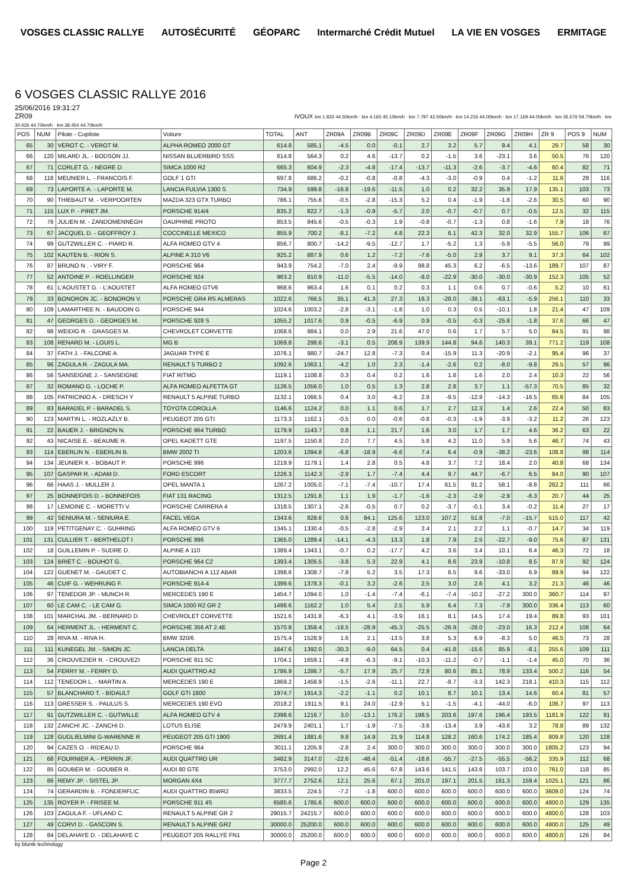VOSGES CLASSIC RALLYE AUTOSÉCURITÉ GÉOPARC Intermarché Crédit Mutuel LA VIE EN VOSGES ERMITAGE
6 VOSGES CLASSIC RALLYE 2016
25/06/2016 19:31:27
ZR09 IVOUX km 1.833 44.50km/h · km 4.160 45.10km/h · km 7.797 42.50km/h · km 14.216 44.00km/h · km 17.169 44.00km/h · km 26.576 59.70km/h · km 30.426 44.70km/h · km 38.454 44.70km/h
| POS | NUM | Pilote - Copilote | Voiture | TOTAL | ANT | ZR09A | ZR09B | ZR09C | ZR09D | ZR09E | ZR09F | ZR09G | ZR09H | ZR 9 | POS 9 | NUM |
| --- | --- | --- | --- | --- | --- | --- | --- | --- | --- | --- | --- | --- | --- | --- | --- | --- |
| 65 | 30 | VEROT C. - VEROT M. | ALPHA ROMEO 2000 GT | 614.8 | 585.1 | -4.5 | 0.0 | -0.1 | 2.7 | 3.2 | 5.7 | 9.4 | 4.1 | 29.7 | 58 | 30 |
| 66 | 120 | MILARD JL. - BODSON JJ. | NISSAN BLUERBIRD SSS | 614.8 | 564.3 | 0.2 | 4.6 | -13.7 | 0.2 | -1.5 | 3.6 | -23.1 | 3.6 | 50.5 | 76 | 120 |
| 67 | 71 | CORLET G. - NEGRE D. | SIMCA 1000 R2 | 665.3 | 604.9 | -2.3 | -4.8 | -17.4 | -13.7 | -11.3 | -2.6 | -3.7 | -4.6 | 60.4 | 82 | 71 |
| 68 | 116 | MEUNIER L. - FRANCOIS F. | GOLF 1 GTI | 697.8 | 686.2 | -0.2 | -0.8 | -0.8 | -4.3 | -3.0 | -0.9 | 0.4 | -1.2 | 11.6 | 29 | 116 |
| 69 | 73 | LAPORTE A. - LAPORTE M. | LANCIA FULVIA 1300 S | 734.9 | 599.8 | -16.8 | -19.6 | -11.5 | 1.0 | 0.2 | 32.2 | 35.9 | 17.9 | 135.1 | 103 | 73 |
| 70 | 90 | THIEBAUT M. - VERPOORTEN | MAZDA 323 GTX TURBO | 786.1 | 755.6 | -0.5 | -2.8 | -15.3 | 5.2 | 0.4 | -1.9 | -1.8 | -2.6 | 30.5 | 60 | 90 |
| 71 | 115 | LUX P. - PIRET JM. | PORSCHE 914/4 | 835.2 | 822.7 | -1.3 | -0.9 | -5.7 | 2.0 | -0.7 | -0.7 | 0.7 | -0.5 | 12.5 | 32 | 115 |
| 72 | 76 | JULIEN M. - ZANDOMENNEGH | DAUPHINE PROTO | 853.5 | 845.6 | -0.5 | -0.3 | 1.9 | -0.8 | -0.7 | -1.3 | 0.8 | -1.6 | 7.9 | 18 | 76 |
| 73 | 67 | JACQUEL D. - GEOFFROY J. | COCCINELLE MEXICO | 855.9 | 700.2 | -8.1 | -7.2 | 4.8 | 22.3 | 6.1 | 42.3 | 32.0 | 32.9 | 155.7 | 106 | 67 |
| 74 | 99 | GUTZWILLER C. - PIARD R. | ALFA ROMEO GTV 4 | 856.7 | 800.7 | -14.2 | -9.5 | -12.7 | 1.7 | -5.2 | 1.3 | -5.9 | -5.5 | 56.0 | 79 | 99 |
| 75 | 102 | KAUTEN B. - RION S. | ALPINE A 310 V6 | 925.2 | 887.9 | 0.6 | 1.2 | -7.2 | -7.6 | -5.0 | 2.9 | 3.7 | 9.1 | 37.3 | 64 | 102 |
| 76 | 87 | BRUNO N . - VIRY F. | PORSCHE 964 | 943.9 | 754.2 | -7.0 | 2.4 | -9.9 | 98.8 | 45.3 | 6.2 | -6.5 | -13.6 | 189.7 | 107 | 87 |
| 77 | 52 | ANTOINE P. - ROELLINGER | PORSCHE 924 | 963.2 | 810.9 | -11.0 | -5.5 | -14.0 | -8.0 | -22.9 | -30.0 | -30.0 | -30.9 | 152.3 | 105 | 52 |
| 78 | 61 | L'AOUSTET G. - L'AOUSTET | ALFA ROMEO GTV6 | 968.6 | 963.4 | 1.6 | 0.1 | 0.2 | 0.3 | 1.1 | 0.6 | 0.7 | -0.6 | 5.2 | 10 | 61 |
| 79 | 33 | BONORON JC. - BONORON V. | PORSCHE GR4 RS ALMERAS | 1022.6 | 766.5 | 35.1 | 41.3 | 27.3 | 16.3 | -28.0 | -39.1 | -63.1 | -5.9 | 256.1 | 110 | 33 |
| 80 | 109 | LAMARTHEE N. - BAUDOIN G | PORSCHE 944 | 1024.6 | 1003.2 | -2.8 | -3.1 | -1.8 | 1.0 | 0.3 | 0.5 | -10.1 | 1.8 | 21.4 | 47 | 109 |
| 81 | 47 | GEORGES D. - GEORGES M. | PORSCHE 928 S | 1055.2 | 1017.6 | 0.9 | -0.5 | -6.9 | 0.9 | -0.5 | -0.3 | -25.8 | -1.8 | 37.6 | 66 | 47 |
| 82 | 98 | WEIDIG R. - GRASGES M. | CHEVROLET CORVETTE | 1068.6 | 984.1 | 0.0 | 2.9 | 21.6 | 47.0 | 0.6 | 1.7 | 5.7 | 5.0 | 84.5 | 91 | 98 |
| 83 | 108 | RENARD M. - LOUIS L. | MG B | 1069.8 | 298.6 | -3.1 | 0.5 | 208.9 | 139.9 | 144.8 | 94.6 | 140.3 | 39.1 | 771.2 | 119 | 108 |
| 84 | 37 | FATH J. - FALCONE A. | JAGUAR TYPE E | 1076.1 | 980.7 | -24.7 | 12.8 | -7.3 | 0.4 | -15.9 | 11.3 | -20.9 | -2.1 | 95.4 | 96 | 37 |
| 85 | 96 | ZAGULA R. - ZAGULA MA. | RENAULT 5 TURBO 2 | 1092.6 | 1063.1 | -4.2 | 1.0 | 2.3 | -1.4 | -2.6 | 0.2 | -8.0 | -9.8 | 29.5 | 57 | 96 |
| 86 | 56 | SANSEIGNE J. - SANSEIGNE | FIAT RITMO | 1119.1 | 1108.8 | 0.3 | 0.4 | 0.2 | 1.6 | 1.8 | 1.6 | 2.0 | 2.4 | 10.3 | 22 | 56 |
| 87 | 32 | ROMANO G. - LOCHE P. | ALFA ROMEO ALFETTA GT | 1126.5 | 1056.0 | 1.0 | 0.5 | 1.3 | 2.8 | 2.8 | 3.7 | 1.1 | -57.3 | 70.5 | 85 | 32 |
| 88 | 105 | PATRICINIO A. - DRESCH Y | RENAULT 5 ALPINE TURBO | 1132.1 | 1066.5 | 0.4 | 3.0 | -6.2 | 2.8 | -9.5 | -12.9 | -14.3 | -16.5 | 65.6 | 84 | 105 |
| 89 | 83 | BARADEL P. - BARADEL S. | TOYOTA COROLLA | 1146.6 | 1124.2 | 0.0 | 1.1 | 0.6 | 1.7 | 2.7 | 12.3 | 1.4 | 2.6 | 22.4 | 50 | 83 |
| 90 | 123 | MARTIN L. - ROZLAZLY B. | PEUGEOT 205 GTI | 1173.3 | 1162.1 | -0.5 | 0.0 | -0.6 | -0.8 | -0.3 | -1.9 | -3.9 | -3.2 | 11.2 | 26 | 123 |
| 91 | 22 | BAUER J. - BRIGNON N. | PORSCHE 964 TURBO | 1179.9 | 1143.7 | 0.8 | 1.1 | 21.7 | 1.6 | 3.0 | 1.7 | 1.7 | 4.6 | 36.2 | 63 | 22 |
| 92 | 43 | NICAISE E. - BEAUME R. | OPEL KADETT GTE | 1197.5 | 1150.8 | 2.0 | 7.7 | 4.5 | 5.8 | 4.2 | 11.0 | 5.9 | 5.6 | 46.7 | 74 | 43 |
| 93 | 114 | EBERLIN N. - EBERLIN B. | BMW 2002 TI | 1203.6 | 1094.8 | -6.8 | -18.9 | -6.6 | 7.4 | 6.4 | -0.9 | -38.2 | -23.6 | 108.8 | 98 | 114 |
| 94 | 134 | JEUNIER X. - BOBAUT P. | PORSCHE 996 | 1219.9 | 1179.1 | 1.4 | 2.8 | 0.5 | 4.8 | 3.7 | 7.2 | 18.4 | 2.0 | 40.8 | 68 | 134 |
| 95 | 107 | GASPAR R. - ADAM D. | FORD ESCORT | 1226.3 | 1142.3 | -2.9 | 1.7 | -7.4 | 4.4 | 9.7 | 44.7 | -6.7 | 6.5 | 84.0 | 90 | 107 |
| 96 | 66 | HAAS J. - MULLER J. | OPEL MANTA 1 | 1267.2 | 1005.0 | -7.1 | -7.4 | -10.7 | 17.4 | 61.5 | 91.2 | 58.1 | -8.8 | 262.2 | 111 | 66 |
| 97 | 25 | BONNEFOIS D. - BONNEFOIS | FIAT 131 RACING | 1312.5 | 1291.8 | 1.1 | 1.9 | -1.7 | -1.6 | -2.3 | -2.9 | -2.9 | -6.3 | 20.7 | 44 | 25 |
| 98 | 17 | LEMOINE C. - MORETTI V. | PORSCHE CARRERA 4 | 1318.5 | 1307.1 | -2.6 | -0.5 | 0.7 | 0.2 | -3.7 | -0.1 | 3.4 | -0.2 | 11.4 | 27 | 17 |
| 99 | 42 | SENIURA M. - SENIURA E. | FACEL VEGA | 1343.6 | 828.6 | 0.6 | 84.1 | 125.6 | 123.0 | 107.2 | 51.8 | -7.0 | -15.7 | 515.0 | 117 | 42 |
| 100 | 119 | PETITGENAY C. - GUHRING | ALFA ROMEO GTV 6 | 1345.1 | 1330.4 | -0.5 | -2.8 | -2.9 | 2.4 | 2.1 | 2.2 | 1.1 | -0.7 | 14.7 | 34 | 119 |
| 101 | 131 | CULLIER T. - BERTHELOT I | PORSCHE 996 | 1365.0 | 1289.4 | -14.1 | -4.3 | 13.3 | 1.8 | 7.9 | 2.5 | -22.7 | -9.0 | 75.6 | 87 | 131 |
| 102 | 18 | GUILLEMIN P. - SUDRE D. | ALPINE A 110 | 1389.4 | 1343.1 | -0.7 | 0.2 | -17.7 | 4.2 | 3.6 | 3.4 | 10.1 | 6.4 | 46.3 | 72 | 18 |
| 103 | 124 | BRIET C. - BOUHOT G. | PORSCHE 964 C2 | 1393.4 | 1305.5 | -3.8 | 5.3 | 22.9 | 4.1 | 8.6 | 23.9 | -10.8 | 8.5 | 87.9 | 92 | 124 |
| 104 | 122 | GUENET M. - GAUDET C. | AUTOBIANCHI A 112 ABAR | 1398.6 | 1308.7 | -7.9 | 5.2 | 3.5 | 17.3 | 6.5 | 9.6 | -33.0 | 6.9 | 89.9 | 94 | 122 |
| 105 | 46 | CUIF G. - WEHRUNG F. | PORSCHE 914-4 | 1399.6 | 1378.3 | -0.1 | 3.2 | -2.6 | 2.5 | 3.0 | 2.6 | 4.1 | 3.2 | 21.3 | 46 | 46 |
| 106 | 97 | TENEDOR JP. - MUNCH R. | MERCEDES 190 E | 1454.7 | 1094.0 | 1.0 | -1.4 | -7.4 | -6.1 | -7.4 | -10.2 | -27.2 | 300.0 | 360.7 | 114 | 97 |
| 107 | 60 | LE CAM C. - LE CAM G. | SIMCA 1000 R2 GR 2 | 1498.6 | 1162.2 | 1.0 | 5.4 | 2.5 | 5.9 | 6.4 | 7.3 | -7.9 | 300.0 | 336.4 | 113 | 60 |
| 108 | 101 | MARCHAL JM. - BERNARD D. | CHEVROLET CORVETTE | 1521.6 | 1431.8 | -6.3 | 4.1 | -3.9 | 16.1 | 8.1 | 14.5 | 17.4 | 19.4 | 89.8 | 93 | 101 |
| 109 | 64 | HERMENT JL. - HERMENT C. | PORSCHE 356 AT 2.4E | 1570.8 | 1358.4 | -18.5 | -28.9 | -45.3 | -25.5 | -26.9 | -28.0 | -23.0 | 16.3 | 212.4 | 108 | 64 |
| 110 | 28 | RIVA M. - RIVA H. | BMW 320/6 | 1575.4 | 1528.9 | 1.6 | 2.1 | -13.5 | 3.8 | 5.3 | 6.9 | -8.3 | 5.0 | 46.5 | 73 | 28 |
| 111 | 111 | KUNEGEL JM. - SIMON JC | LANCIA DELTA | 1647.6 | 1392.0 | -30.3 | -9.0 | 64.5 | 0.4 | -41.8 | -15.6 | 85.9 | -8.1 | 255.6 | 109 | 111 |
| 112 | 36 | CROUVEZIER R. - CROUVEZI | PORSCHE 911 SC | 1704.1 | 1659.1 | -4.9 | -6.3 | -9.1 | -10.3 | -11.2 | -0.7 | -1.1 | -1.4 | 45.0 | 70 | 36 |
| 113 | 54 | FERRY M. - FERRY D. | AUDI QUATTRO A2 | 1786.9 | 1286.7 | -5.7 | 17.9 | 25.7 | 72.9 | 80.6 | 85.1 | 78.9 | 133.4 | 500.2 | 116 | 54 |
| 114 | 112 | TENEDOR L. - MARTIN A. | MERCEDES 190 E | 1869.2 | 1458.9 | -1.5 | -2.6 | -11.1 | 22.7 | -8.7 | -3.3 | 142.3 | 218.1 | 410.3 | 115 | 112 |
| 115 | 57 | BLANCHARD T. - BIDAULT | GOLF GTI 1800 | 1974.7 | 1914.3 | -2.2 | -1.1 | 0.2 | 10.1 | 8.7 | 10.1 | 13.4 | 14.6 | 60.4 | 81 | 57 |
| 116 | 113 | GRESSER S. - PAULUS S. | MERCEDES 190 EVO | 2018.2 | 1911.5 | 9.1 | 24.0 | -12.9 | 5.1 | -1.5 | -4.1 | -44.0 | -6.0 | 106.7 | 97 | 113 |
| 117 | 91 | GUTZWILLER C. - GUTWILLE | ALFA ROMEO GTV 4 | 2398.6 | 1216.7 | 3.0 | -13.1 | 176.2 | 198.5 | 203.6 | 197.6 | 196.4 | 193.5 | 1181.9 | 122 | 91 |
| 118 | 132 | ZANCHI JC. - ZANCHI D. | LOTUS ELISE | 2479.9 | 2401.1 | 1.7 | -1.9 | -7.5 | -3.6 | -13.4 | 3.9 | -43.6 | 3.2 | 78.8 | 89 | 132 |
| 119 | 128 | GUGLIELMINI G-WARENNE R | PEUGEOT 205 GTI 1900 | 2691.4 | 1881.6 | 9.8 | 14.9 | 21.9 | 114.8 | 128.2 | 160.6 | 174.2 | 185.4 | 809.8 | 120 | 128 |
| 120 | 94 | CAZES O. - RIDEAU D. | PORSCHE 964 | 3011.1 | 1205.9 | -2.8 | 2.4 | 300.0 | 300.0 | 300.0 | 300.0 | 300.0 | 300.0 | 1805.2 | 123 | 94 |
| 121 | 68 | FOURNIER A. - PERRIN JF. | AUDI QUATTRO UR | 3482.9 | 3147.0 | -22.6 | -48.4 | -51.4 | -18.6 | -55.7 | -27.5 | -55.5 | -56.2 | 335.9 | 112 | 68 |
| 122 | 85 | GOUBER M. - GOUBER R. | AUDI 80 GTE | 3753.0 | 2992.0 | 12.2 | 45.6 | 67.8 | 143.6 | 141.5 | 143.6 | 103.7 | 103.0 | 761.0 | 118 | 85 |
| 123 | 86 | REMY JP. - SISTEL JP. | MORGAN 4X4 | 3777.7 | 2752.6 | 12.1 | 25.6 | 67.1 | 201.0 | 197.1 | 201.5 | 161.3 | 159.4 | 1025.1 | 121 | 86 |
| 124 | 74 | GERARDIN B. - FONDERFLIC | AUDI QUATTRO 85WR2 | 3833.5 | 224.5 | -7.2 | -1.8 | 600.0 | 600.0 | 600.0 | 600.0 | 600.0 | 600.0 | 3609.0 | 124 | 74 |
| 125 | 135 | ROYER P. - FRISEE M. | PORSCHE 911 4S | 6585.6 | 1785.6 | 600.0 | 600.0 | 600.0 | 600.0 | 600.0 | 600.0 | 600.0 | 600.0 | 4800.0 | 129 | 135 |
| 126 | 103 | ZAGULA F. - UFLAND C. | RENAULT 5 ALPINE GR 2 | 29015.7 | 24215.7 | 600.0 | 600.0 | 600.0 | 600.0 | 600.0 | 600.0 | 600.0 | 600.0 | 4800.0 | 128 | 103 |
| 127 | 49 | CORVI D. - GASCOIN S. | RENAULT 5 ALPINE GR2 | 30000.0 | 25200.0 | 600.0 | 600.0 | 600.0 | 600.0 | 600.0 | 600.0 | 600.0 | 600.0 | 4800.0 | 125 | 49 |
| 128 | 84 | DELAHAYE D. - DELAHAYE C | PEUGEOT 205 RALLYE FN1 | 30000.0 | 25200.0 | 600.0 | 600.0 | 600.0 | 600.0 | 600.0 | 600.0 | 600.0 | 600.0 | 4800.0 | 126 | 84 |
by blunik technology
Page 2